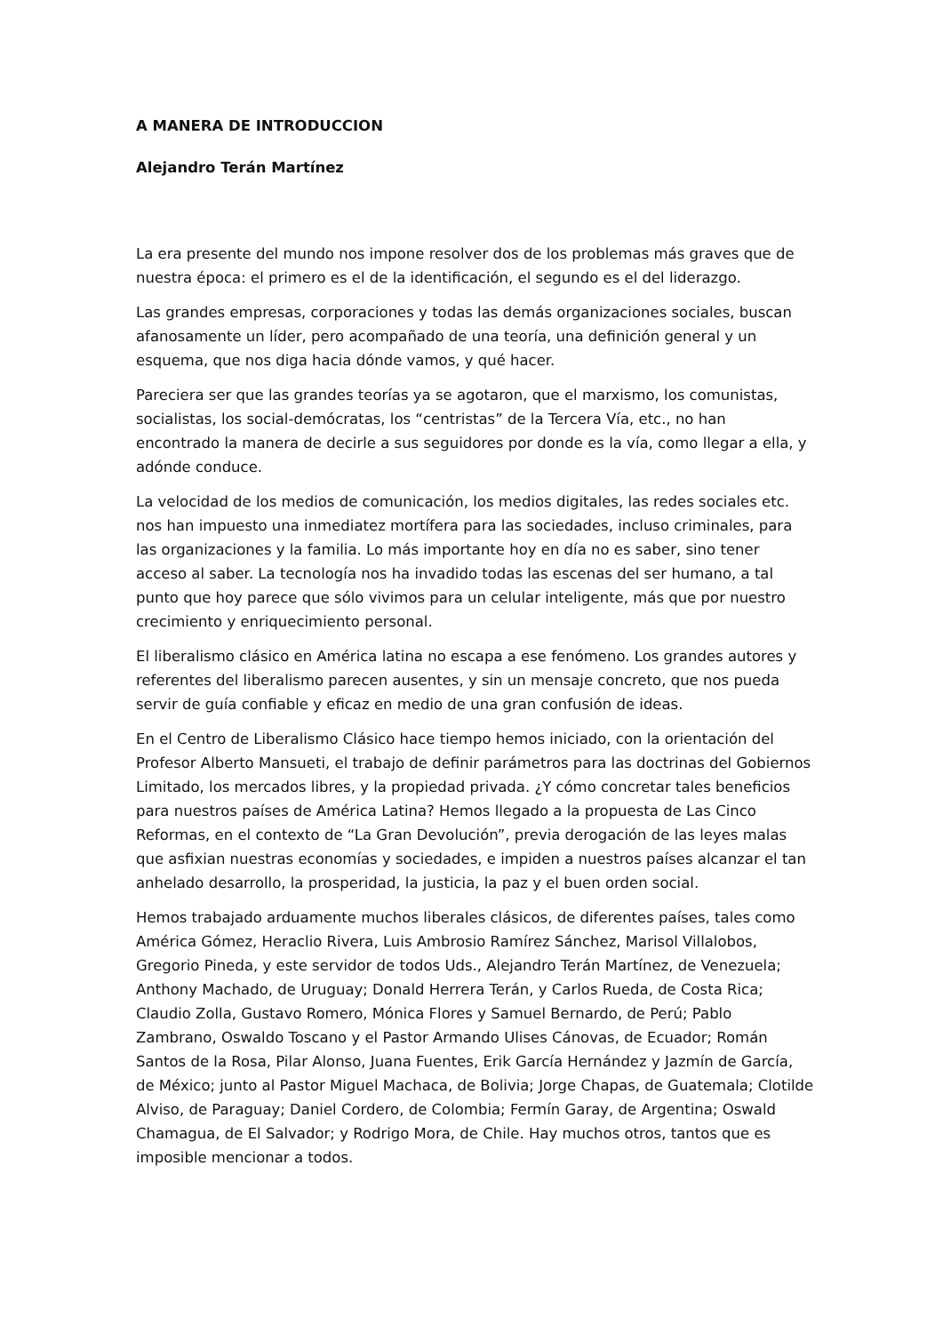A MANERA DE INTRODUCCION
Alejandro Terán Martínez
La era presente del mundo nos impone resolver dos de los problemas más graves que de nuestra época: el primero es el de la identificación, el segundo es el del liderazgo.
Las grandes empresas, corporaciones y todas las demás organizaciones sociales, buscan afanosamente un líder, pero acompañado de una teoría, una definición general y un esquema, que nos diga hacia dónde vamos, y qué hacer.
Pareciera ser que las grandes teorías ya se agotaron, que el marxismo, los comunistas, socialistas, los social-demócratas, los “centristas” de la Tercera Vía, etc., no han encontrado la manera de decirle a sus seguidores por donde es la vía, como llegar a ella, y adónde conduce.
La velocidad de los medios de comunicación, los medios digitales, las redes sociales etc. nos han impuesto una inmediatez mortífera para las sociedades, incluso criminales, para las organizaciones y la familia. Lo más importante hoy en día no es saber, sino tener acceso al saber. La tecnología nos ha invadido todas las escenas del ser humano, a tal punto que hoy parece que sólo vivimos para un celular inteligente, más que por nuestro crecimiento y enriquecimiento personal.
El liberalismo clásico en América latina no escapa a ese fenómeno. Los grandes autores y referentes del liberalismo parecen ausentes, y sin un mensaje concreto, que nos pueda servir de guía confiable y eficaz en medio de una gran confusión de ideas.
En el Centro de Liberalismo Clásico hace tiempo hemos iniciado, con la orientación del Profesor Alberto Mansueti, el trabajo de definir parámetros para las doctrinas del Gobiernos Limitado, los mercados libres, y la propiedad privada. ¿Y cómo concretar tales beneficios para nuestros países de América Latina? Hemos llegado a la propuesta de Las Cinco Reformas, en el contexto de “La Gran Devolución”, previa derogación de las leyes malas que asfixian nuestras economías y sociedades, e impiden a nuestros países alcanzar el tan anhelado desarrollo, la prosperidad, la justicia, la paz y el buen orden social.
Hemos trabajado arduamente muchos liberales clásicos, de diferentes países, tales como América Gómez, Heraclio Rivera, Luis Ambrosio Ramírez Sánchez, Marisol Villalobos, Gregorio Pineda, y este servidor de todos Uds., Alejandro Terán Martínez, de Venezuela; Anthony Machado, de Uruguay; Donald Herrera Terán, y Carlos Rueda, de Costa Rica; Claudio Zolla, Gustavo Romero, Mónica Flores y Samuel Bernardo, de Perú; Pablo Zambrano, Oswaldo Toscano y el Pastor Armando Ulises Cánovas, de Ecuador; Román Santos de la Rosa, Pilar Alonso, Juana Fuentes, Erik García Hernández y Jazmín de García, de México; junto al Pastor Miguel Machaca, de Bolivia; Jorge Chapas, de Guatemala; Clotilde Alviso, de Paraguay; Daniel Cordero, de Colombia; Fermín Garay, de Argentina; Oswald Chamagua, de El Salvador; y Rodrigo Mora, de Chile. Hay muchos otros, tantos que es imposible mencionar a todos.